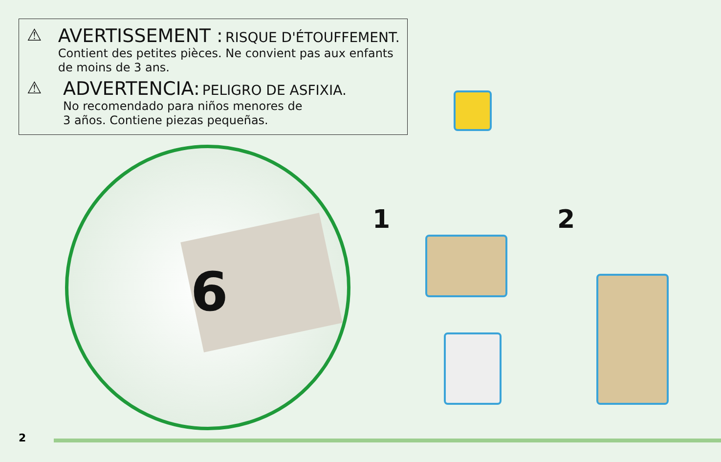⚠ AVERTISSEMENT : RISQUE D'ÉTOUFFEMENT.
Contient des petites pièces. Ne convient pas aux enfants de moins de 3 ans.
⚠ ADVERTENCIA: PELIGRO DE ASFIXIA.
No recomendado para niños menores de
3 años. Contiene piezas pequeñas.
6
1 2
2